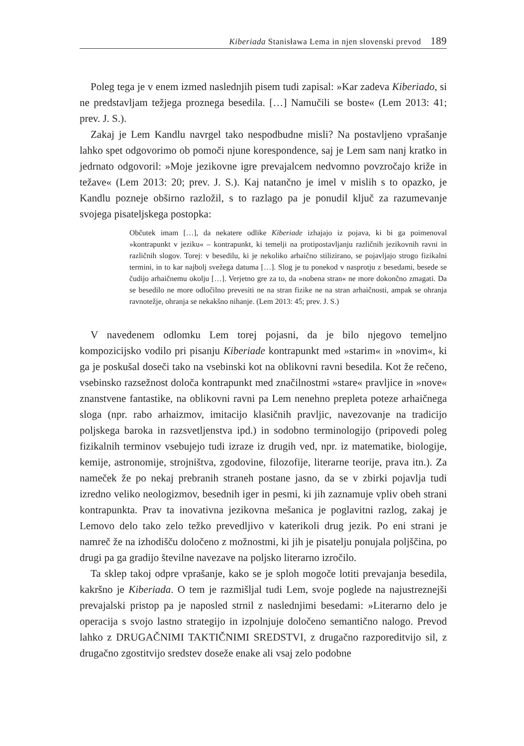Kiberiada Stanisława Lema in njen slovenski prevod 189
Poleg tega je v enem izmed naslednjih pisem tudi zapisal: »Kar zadeva Kiberiado, si ne predstavljam težjega proznega besedila. […] Namučili se boste« (Lem 2013: 41; prev. J. S.).
Zakaj je Lem Kandlu navrgel tako nespodbudne misli? Na postavljeno vprašanje lahko spet odgovorimo ob pomoči njune korespondence, saj je Lem sam nanj kratko in jedrnato odgovoril: »Moje jezikovne igre prevajalcem nedvomno povzročajo križe in težave« (Lem 2013: 20; prev. J. S.). Kaj natančno je imel v mislih s to opazko, je Kandlu pozneje obširno razložil, s to razlago pa je ponudil ključ za razumevanje svojega pisateljskega postopka:
Občutek imam […], da nekatere odlike Kiberiade izhajajo iz pojava, ki bi ga poimenoval »kontrapunkt v jeziku« – kontrapunkt, ki temelji na protipostavljanju različnih jezikovnih ravni in različnih slogov. Torej: v besedilu, ki je nekoliko arhaično stilizirano, se pojavljajo strogo fizikalni termini, in to kar najbolj svežega datuma […]. Slog je tu ponekod v nasprotju z besedami, besede se čudijo arhaičnemu okolju […]. Verjetno gre za to, da »nobena stran« ne more dokončno zmagati. Da se besedilo ne more odločilno prevesiti ne na stran fizike ne na stran arhaičnosti, ampak se ohranja ravnotežje, ohranja se nekakšno nihanje. (Lem 2013: 45; prev. J. S.)
V navedenem odlomku Lem torej pojasni, da je bilo njegovo temeljno kompozicijsko vodilo pri pisanju Kiberiade kontrapunkt med »starim« in »novim«, ki ga je poskušal doseči tako na vsebinski kot na oblikovni ravni besedila. Kot že rečeno, vsebinsko razsežnost določa kontrapunkt med značilnostmi »stare« pravljice in »nove« znanstvene fantastike, na oblikovni ravni pa Lem nenehno prepleta poteze arhaičnega sloga (npr. rabo arhaizmov, imitacijo klasičnih pravljic, navezovanje na tradicijo poljskega baroka in razsvetljenstva ipd.) in sodobno terminologijo (pripovedi poleg fizikalnih terminov vsebujejo tudi izraze iz drugih ved, npr. iz matematike, biologije, kemije, astronomije, strojništva, zgodovine, filozofije, literarne teorije, prava itn.). Za nameček že po nekaj prebranih straneh postane jasno, da se v zbirki pojavlja tudi izredno veliko neologizmov, besednih iger in pesmi, ki jih zaznamuje vpliv obeh strani kontrapunkta. Prav ta inovativna jezikovna mešanica je poglavitni razlog, zakaj je Lemovo delo tako zelo težko prevedljivo v katerikoli drug jezik. Po eni strani je namreč že na izhodišču določeno z možnostmi, ki jih je pisatelju ponujala poljščina, po drugi pa ga gradijo številne navezave na poljsko literarno izročilo.
Ta sklep takoj odpre vprašanje, kako se je sploh mogoče lotiti prevajanja besedila, kakršno je Kiberiada. O tem je razmišljal tudi Lem, svoje poglede na najustreznejši prevajalski pristop pa je naposled strnil z naslednjimi besedami: »Literarno delo je operacija s svojo lastno strategijo in izpolnjuje določeno semantično nalogo. Prevod lahko z DRUGAČNIMI TAKTIČNIMI SREDSTVI, z drugačno razporeditvijo sil, z drugačno zgostitvijo sredstev doseže enake ali vsaj zelo podobne